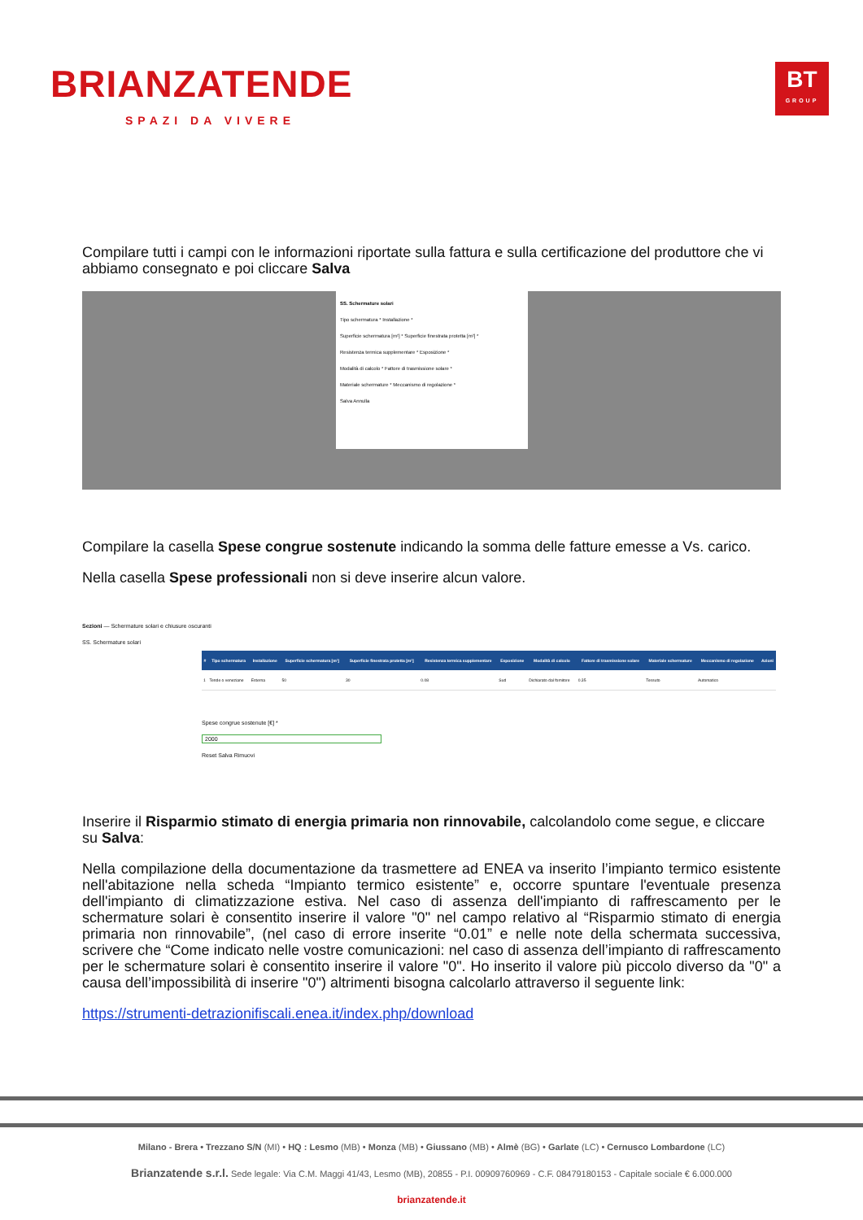BRIANZATENDE
SPAZI DA VIVERE
BT
GROUP
Compilare tutti i campi con le informazioni riportate sulla fattura e sulla certificazione del produttore che vi abbiamo consegnato e poi cliccare Salva
SS. Schermature solari
Tipo schermatura * Installazione *
Superficie schermatura [m²] * Superficie finestrata protetta [m²] *
Resistenza termica supplementare * Esposizione *
Modalità di calcolo * Fattore di trasmissione solare *
Materiale schermature * Meccanismo di regolazione *
Salva Annulla
Compilare la casella Spese congrue sostenute indicando la somma delle fatture emesse a Vs. carico.
Nella casella Spese professionali non si deve inserire alcun valore.
Sezioni — Schermature solari e chiusure oscuranti
SS. Schermature solari
| # | Tipo schermatura | Installazione | Superficie schermatura [m²] | Superficie finestrata protetta [m²] | Resistenza termica supplementare | Esposizione | Modalità di calcolo | Fattore di trasmissione solare | Materiale schermature | Meccanismo di regolazione | Azioni |
| --- | --- | --- | --- | --- | --- | --- | --- | --- | --- | --- | --- |
| 1 | Tende o veneziane | Esterna | 50 | 30 | 0.08 | Sud | Dichiarato dal fornitore | 0.35 | Tessuto | Automatico | |
Spese congrue sostenute [€] *
2000
Reset Salva Rimuovi
Inserire il Risparmio stimato di energia primaria non rinnovabile, calcolandolo come segue, e cliccare su Salva:
Nella compilazione della documentazione da trasmettere ad ENEA va inserito l’impianto termico esistente nell'abitazione nella scheda “Impianto termico esistente” e, occorre spuntare l'eventuale presenza dell'impianto di climatizzazione estiva. Nel caso di assenza dell'impianto di raffrescamento per le schermature solari è consentito inserire il valore "0" nel campo relativo al “Risparmio stimato di energia primaria non rinnovabile”, (nel caso di errore inserite “0.01” e nelle note della schermata successiva, scrivere che “Come indicato nelle vostre comunicazioni: nel caso di assenza dell’impianto di raffrescamento per le schermature solari è consentito inserire il valore "0". Ho inserito il valore più piccolo diverso da "0" a causa dell’impossibilità di inserire "0") altrimenti bisogna calcolarlo attraverso il seguente link:
https://strumenti-detrazionifiscali.enea.it/index.php/download
Milano - Brera • Trezzano S/N (MI) • HQ : Lesmo (MB) • Monza (MB) • Giussano (MB) • Almè (BG) • Garlate (LC) • Cernusco Lombardone (LC)
Brianzatende s.r.l. Sede legale: Via C.M. Maggi 41/43, Lesmo (MB), 20855 - P.I. 00909760969 - C.F. 08479180153 - Capitale sociale € 6.000.000
brianzatende.it